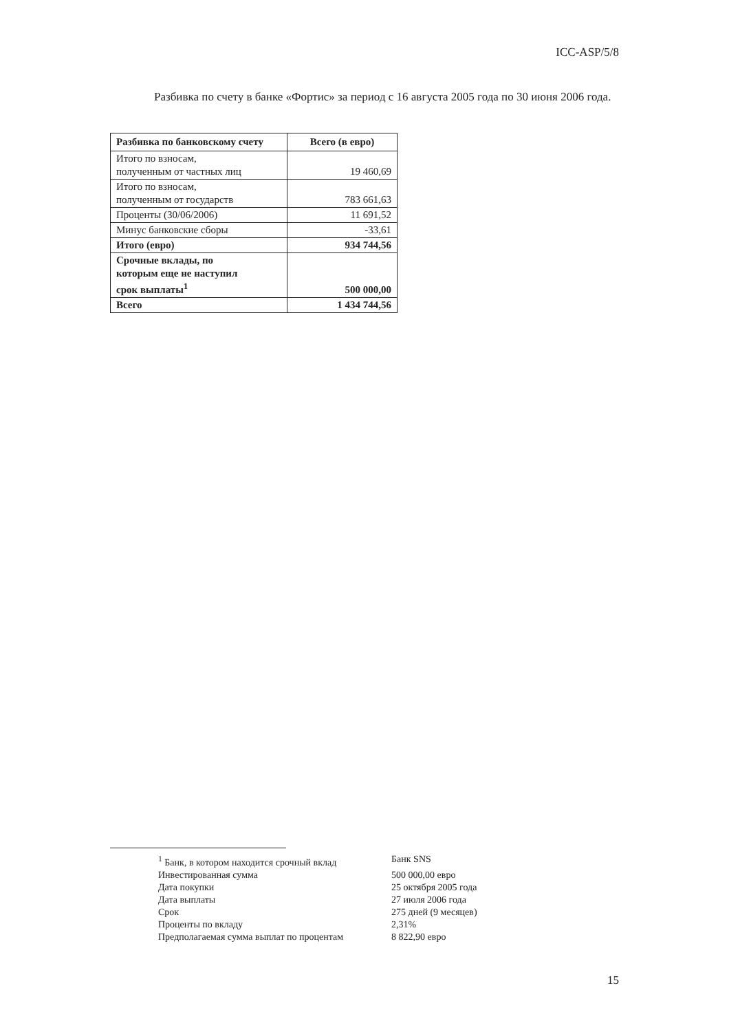ICC-ASP/5/8
Разбивка по счету в банке «Фортис» за период с 16 августа 2005 года по 30 июня 2006 года.
| Разбивка по банковскому счету | Всего (в евро) |
| --- | --- |
| Итого по взносам, полученным от частных лиц | 19 460,69 |
| Итого по взносам, полученным от государств | 783 661,63 |
| Проценты (30/06/2006) | 11 691,52 |
| Минус банковские сборы | -33,61 |
| Итого (евро) | 934 744,56 |
| Срочные вклады, по которым еще не наступил срок выплаты<sup>1</sup> | 500 000,00 |
| Всего | 1 434 744,56 |
| <sup>1</sup> Банк, в котором находится срочный вклад | Банк SNS |
| Инвестированная сумма | 500 000,00 евро |
| Дата покупки | 25 октября 2005 года |
| Дата выплаты | 27 июля 2006 года |
| Срок | 275 дней (9 месяцев) |
| Проценты по вкладу | 2,31% |
| Предполагаемая сумма выплат по процентам | 8 822,90 евро |
15